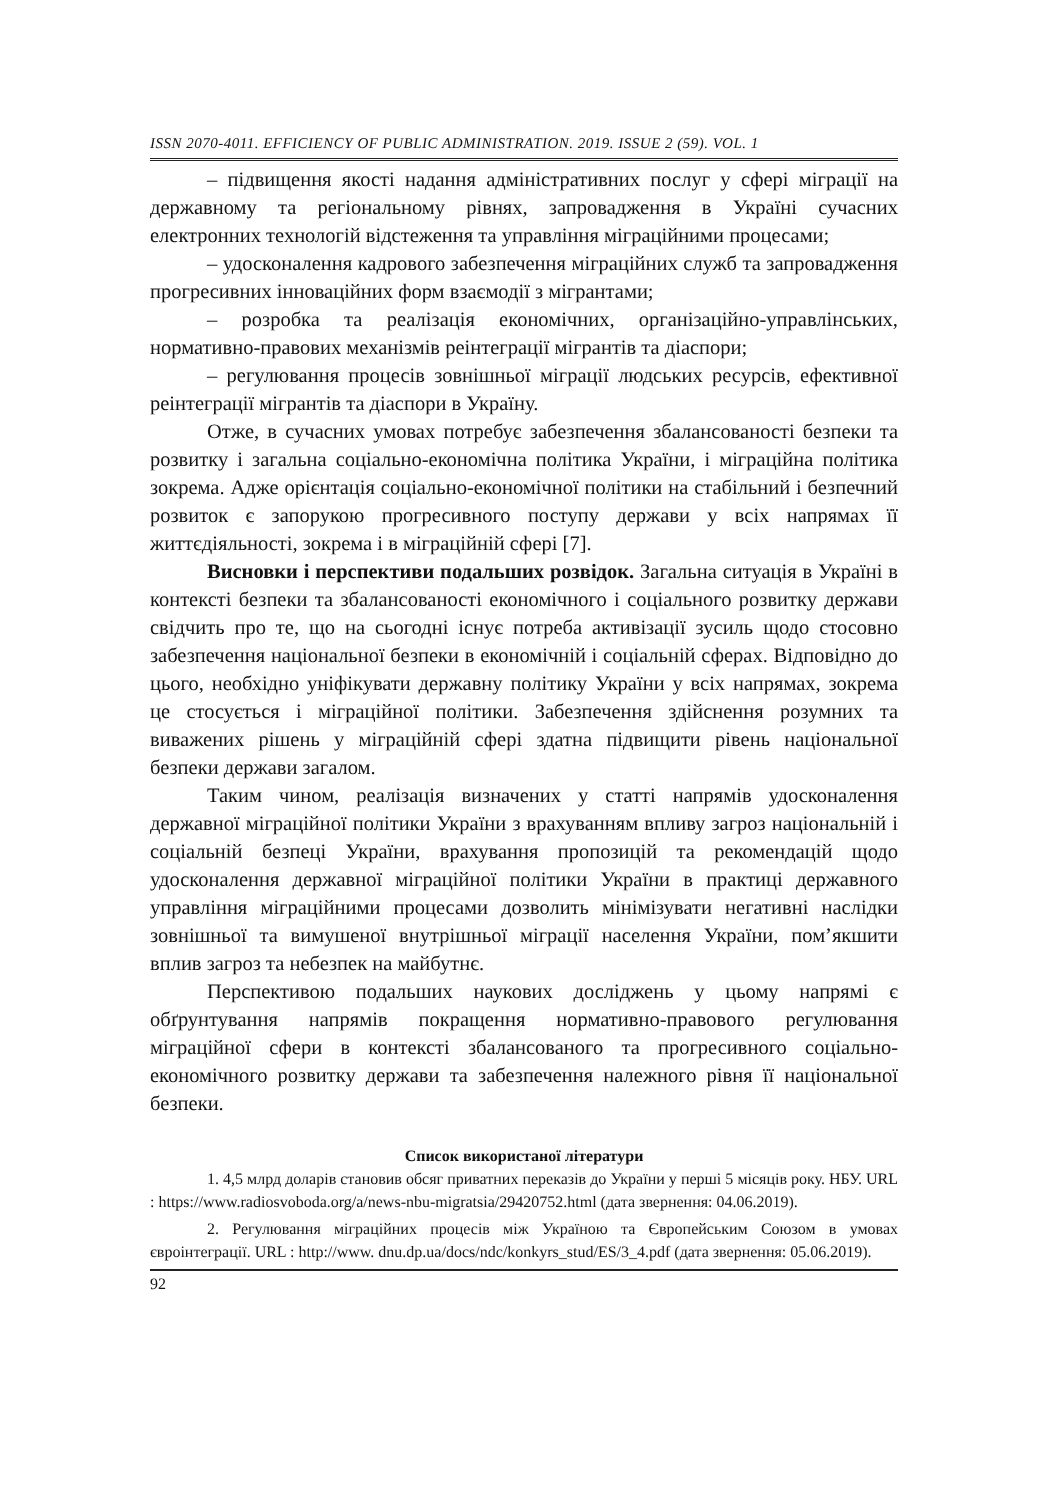ISSN 2070-4011. EFFICIENCY OF PUBLIC ADMINISTRATION. 2019. ISSUE 2 (59). VOL. 1
– підвищення якості надання адміністративних послуг у сфері міграції на державному та регіональному рівнях, запровадження в Україні сучасних електронних технологій відстеження та управління міграційними процесами;
– удосконалення кадрового забезпечення міграційних служб та запровадження прогресивних інноваційних форм взаємодії з мігрантами;
– розробка та реалізація економічних, організаційно-управлінських, нормативно-правових механізмів реінтеграції мігрантів та діаспори;
– регулювання процесів зовнішньої міграції людських ресурсів, ефективної реінтеграції мігрантів та діаспори в Україну.
Отже, в сучасних умовах потребує забезпечення збалансованості безпеки та розвитку і загальна соціально-економічна політика України, і міграційна політика зокрема. Адже орієнтація соціально-економічної політики на стабільний і безпечний розвиток є запорукою прогресивного поступу держави у всіх напрямах її життєдіяльності, зокрема і в міграційній сфері [7].
Висновки і перспективи подальших розвідок. Загальна ситуація в Україні в контексті безпеки та збалансованості економічного і соціального розвитку держави свідчить про те, що на сьогодні існує потреба активізації зусиль щодо стосовно забезпечення національної безпеки в економічній і соціальній сферах. Відповідно до цього, необхідно уніфікувати державну політику України у всіх напрямах, зокрема це стосується і міграційної політики. Забезпечення здійснення розумних та виважених рішень у міграційній сфері здатна підвищити рівень національної безпеки держави загалом.
Таким чином, реалізація визначених у статті напрямів удосконалення державної міграційної політики України з врахуванням впливу загроз національній і соціальній безпеці України, врахування пропозицій та рекомендацій щодо удосконалення державної міграційної політики України в практиці державного управління міграційними процесами дозволить мінімізувати негативні наслідки зовнішньої та вимушеної внутрішньої міграції населення України, пом’якшити вплив загроз та небезпек на майбутнє.
Перспективою подальших наукових досліджень у цьому напрямі є обґрунтування напрямів покращення нормативно-правового регулювання міграційної сфери в контексті збалансованого та прогресивного соціально-економічного розвитку держави та забезпечення належного рівня її національної безпеки.
Список використаної літератури
1. 4,5 млрд доларів становив обсяг приватних переказів до України у перші 5 місяців року. НБУ. URL : https://www.radiosvoboda.org/a/news-nbu-migratsia/29420752.html (дата звернення: 04.06.2019).
2. Регулювання міграційних процесів між Україною та Європейським Союзом в умовах євроінтеграції. URL : http://www. dnu.dp.ua/docs/ndc/konkyrs_stud/ES/3_4.pdf (дата звернення: 05.06.2019).
92